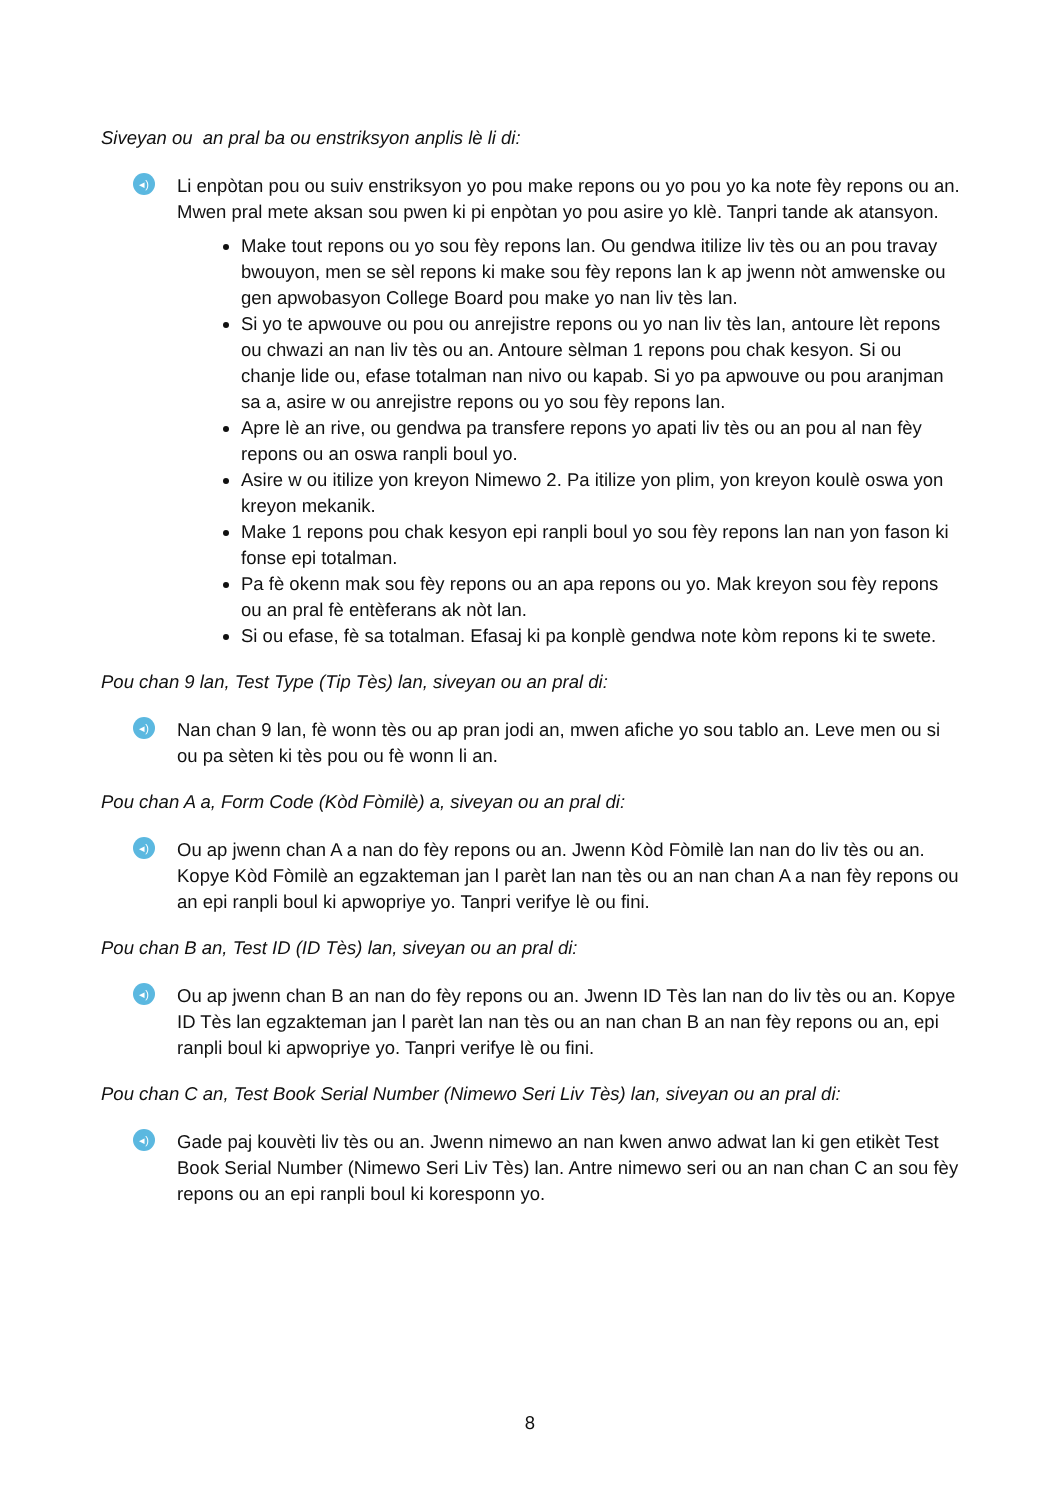Siveyan ou an pral ba ou enstriksyon anplis lè li di:
◂)
Li enpòtan pou ou suiv enstriksyon yo pou make repons ou yo pou yo ka note fèy repons ou an. Mwen pral mete aksan sou pwen ki pi enpòtan yo pou asire yo klè. Tanpri tande ak atansyon.
Make tout repons ou yo sou fèy repons lan. Ou gendwa itilize liv tès ou an pou travay bwouyon, men se sèl repons ki make sou fèy repons lan k ap jwenn nòt amwenske ou gen apwobasyon College Board pou make yo nan liv tès lan.
Si yo te apwouve ou pou ou anrejistre repons ou yo nan liv tès lan, antoure lèt repons ou chwazi an nan liv tès ou an. Antoure sèlman 1 repons pou chak kesyon. Si ou chanje lide ou, efase totalman nan nivo ou kapab. Si yo pa apwouve ou pou aranjman sa a, asire w ou anrejistre repons ou yo sou fèy repons lan.
Apre lè an rive, ou gendwa pa transfere repons yo apati liv tès ou an pou al nan fèy repons ou an oswa ranpli boul yo.
Asire w ou itilize yon kreyon Nimewo 2. Pa itilize yon plim, yon kreyon koulè oswa yon kreyon mekanik.
Make 1 repons pou chak kesyon epi ranpli boul yo sou fèy repons lan nan yon fason ki fonse epi totalman.
Pa fè okenn mak sou fèy repons ou an apa repons ou yo. Mak kreyon sou fèy repons ou an pral fè entèferans ak nòt lan.
Si ou efase, fè sa totalman. Efasaj ki pa konplè gendwa note kòm repons ki te swete.
Pou chan 9 lan, Test Type (Tip Tès) lan, siveyan ou an pral di:
◂)
Nan chan 9 lan, fè wonn tès ou ap pran jodi an, mwen afiche yo sou tablo an. Leve men ou si ou pa sèten ki tès pou ou fè wonn li an.
Pou chan A a, Form Code (Kòd Fòmilè) a, siveyan ou an pral di:
◂)
Ou ap jwenn chan A a nan do fèy repons ou an. Jwenn Kòd Fòmilè lan nan do liv tès ou an. Kopye Kòd Fòmilè an egzakteman jan l parèt lan nan tès ou an nan chan A a nan fèy repons ou an epi ranpli boul ki apwopriye yo. Tanpri verifye lè ou fini.
Pou chan B an, Test ID (ID Tès) lan, siveyan ou an pral di:
◂)
Ou ap jwenn chan B an nan do fèy repons ou an. Jwenn ID Tès lan nan do liv tès ou an. Kopye ID Tès lan egzakteman jan l parèt lan nan tès ou an nan chan B an nan fèy repons ou an, epi ranpli boul ki apwopriye yo. Tanpri verifye lè ou fini.
Pou chan C an, Test Book Serial Number (Nimewo Seri Liv Tès) lan, siveyan ou an pral di:
◂)
Gade paj kouvèti liv tès ou an. Jwenn nimewo an nan kwen anwo adwat lan ki gen etikèt Test Book Serial Number (Nimewo Seri Liv Tès) lan. Antre nimewo seri ou an nan chan C an sou fèy repons ou an epi ranpli boul ki koresponn yo.
8